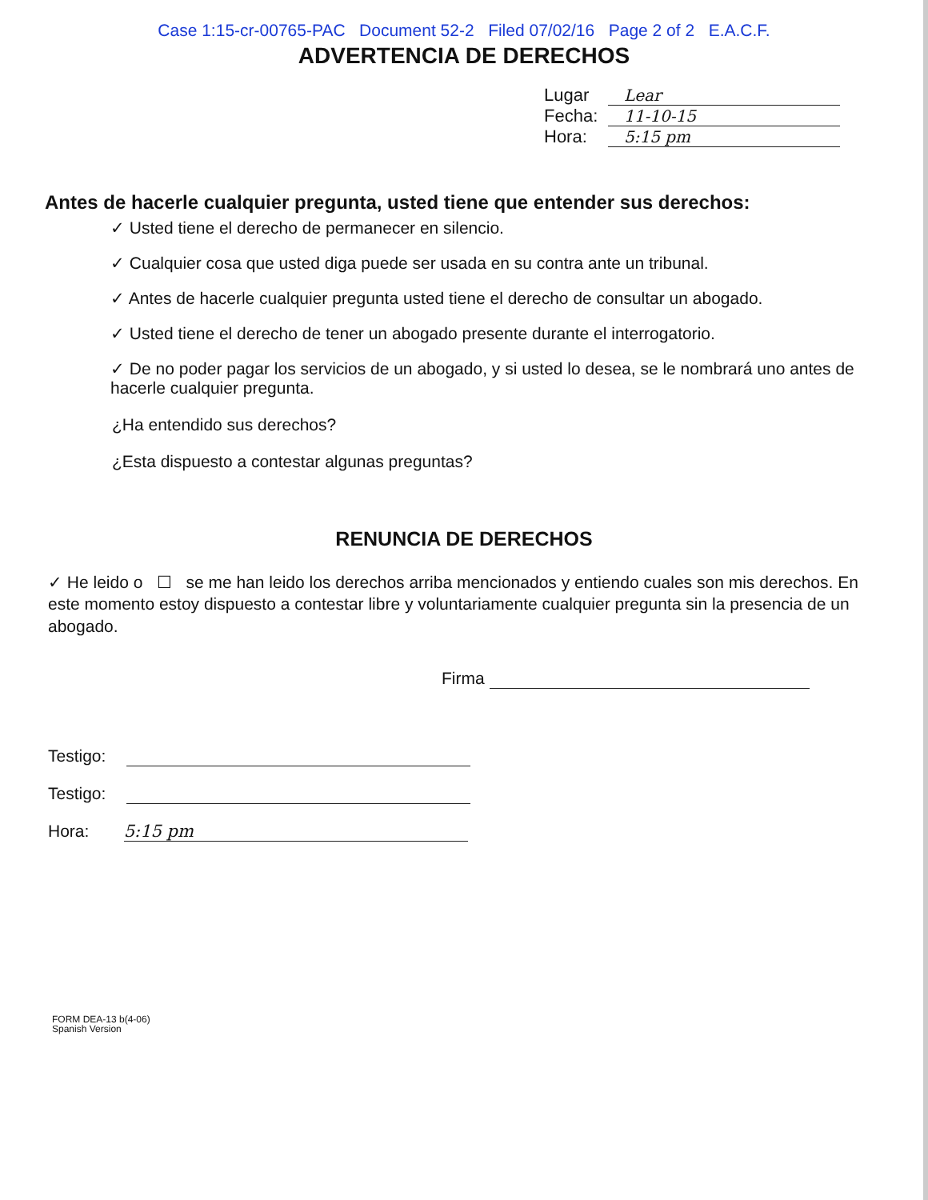Case 1:15-cr-00765-PAC Document 52-2 Filed 07/02/16 Page 2 of 2 E.A.C.F.
ADVERTENCIA DE DERECHOS
Lugar Lear
Fecha: 11-10-15
Hora: 5:15 pm
Antes de hacerle cualquier pregunta, usted tiene que entender sus derechos:
✓ Usted tiene el derecho de permanecer en silencio.
✓ Cualquier cosa que usted diga puede ser usada en su contra ante un tribunal.
✓ Antes de hacerle cualquier pregunta usted tiene el derecho de consultar un abogado.
✓ Usted tiene el derecho de tener un abogado presente durante el interrogatorio.
✓ De no poder pagar los servicios de un abogado, y si usted lo desea, se le nombrará uno antes de hacerle cualquier pregunta.
¿Ha entendido sus derechos?
¿Esta dispuesto a contestar algunas preguntas?
RENUNCIA DE DERECHOS
✓ He leido o ☐ se me han leido los derechos arriba mencionados y entiendo cuales son mis derechos. En este momento estoy dispuesto a contestar libre y voluntariamente cualquier pregunta sin la presencia de un abogado.
Firma
Testigo:
Testigo:
Hora: 5:15 pm
FORM DEA-13 b(4-06)
Spanish Version